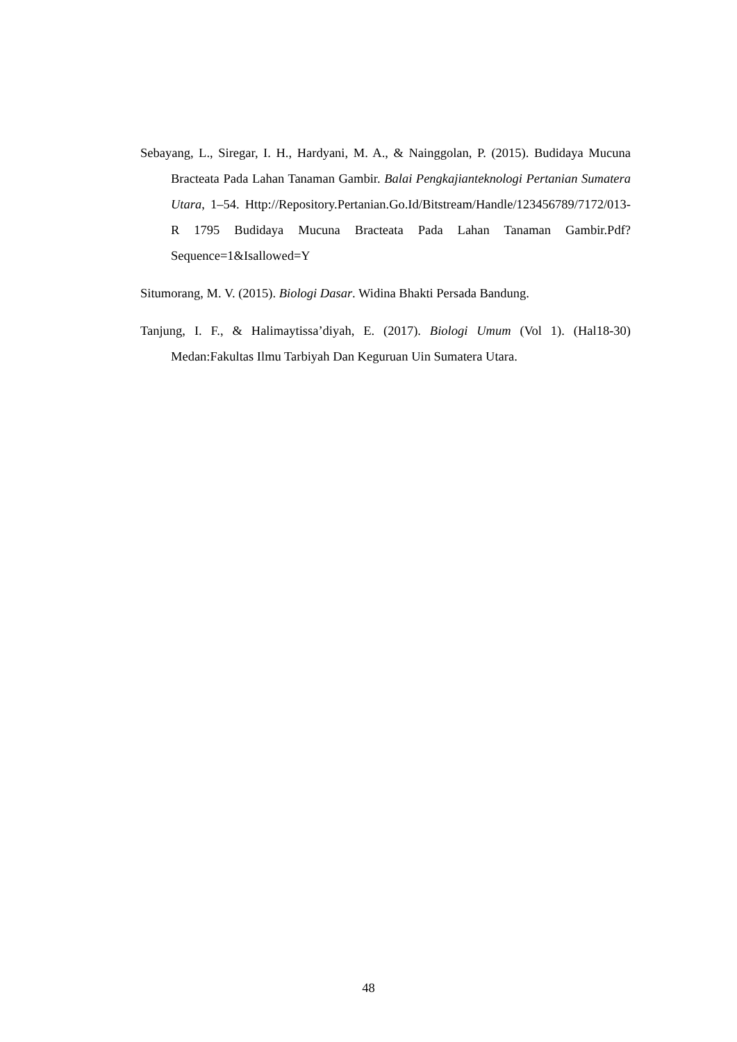Sebayang, L., Siregar, I. H., Hardyani, M. A., & Nainggolan, P. (2015). Budidaya Mucuna Bracteata Pada Lahan Tanaman Gambir. Balai Pengkajianteknologi Pertanian Sumatera Utara, 1–54. Http://Repository.Pertanian.Go.Id/Bitstream/Handle/123456789/7172/013-R 1795 Budidaya Mucuna Bracteata Pada Lahan Tanaman Gambir.Pdf?Sequence=1&Isallowed=Y
Situmorang, M. V. (2015). Biologi Dasar. Widina Bhakti Persada Bandung.
Tanjung, I. F., & Halimaytissa’diyah, E. (2017). Biologi Umum (Vol 1). (Hal18-30) Medan:Fakultas Ilmu Tarbiyah Dan Keguruan Uin Sumatera Utara.
48